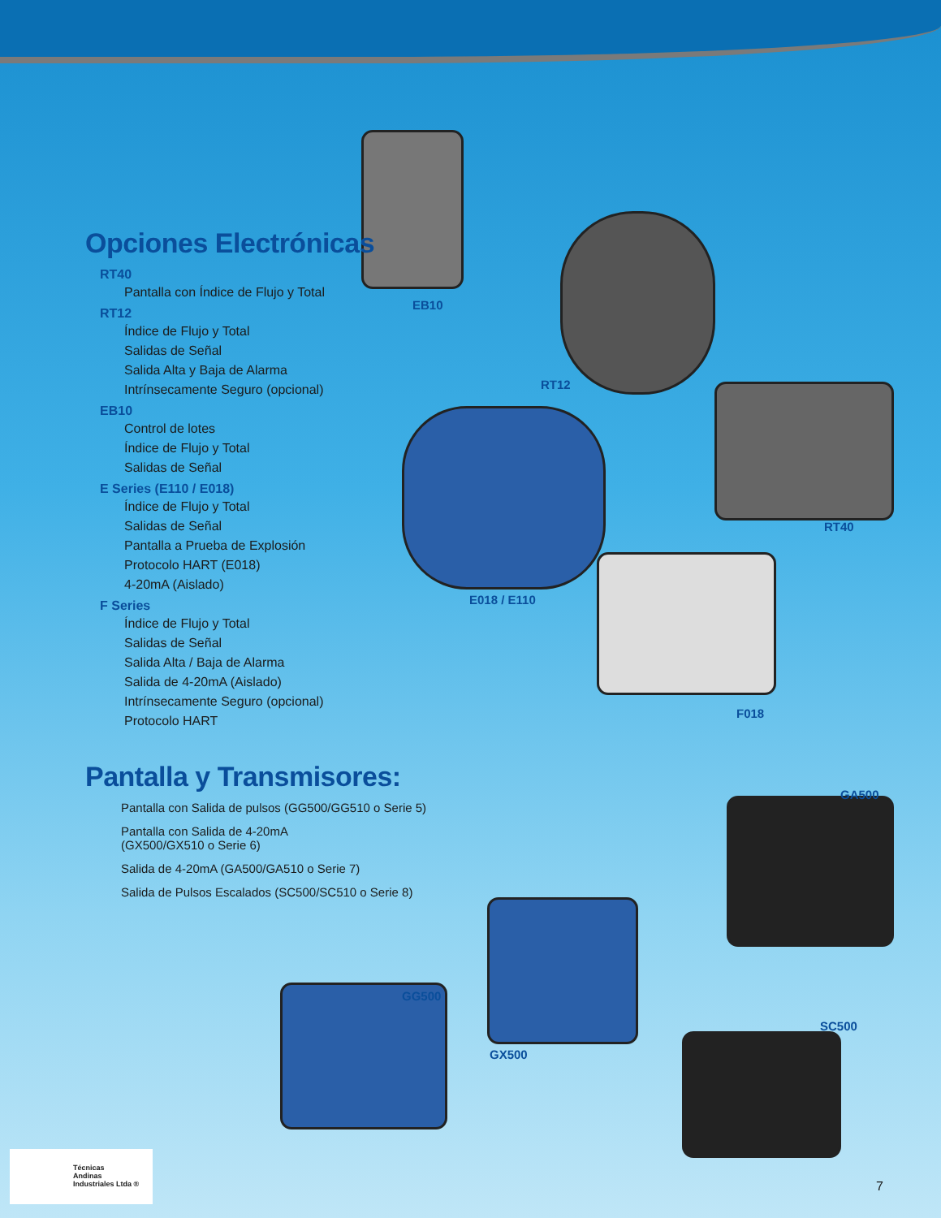EB10
RT12
RT40
E018 / E110
F018
GA500
GG500
GX500
SC500
Opciones Electrónicas
RT40
Pantalla con Índice de Flujo y Total
RT12
Índice de Flujo y Total
Salidas de Señal
Salida Alta y Baja de Alarma
Intrínsecamente Seguro (opcional)
EB10
Control de lotes
Índice de Flujo y Total
Salidas de Señal
E Series (E110 / E018)
Índice de Flujo y Total
Salidas de Señal
Pantalla a Prueba de Explosión
Protocolo HART (E018)
4-20mA (Aislado)
F Series
Índice de Flujo y Total
Salidas de Señal
Salida Alta / Baja de Alarma
Salida de 4-20mA (Aislado)
Intrínsecamente Seguro (opcional)
Protocolo HART
Pantalla y Transmisores:
Pantalla con Salida de pulsos (GG500/GG510 o Serie 5)
Pantalla con Salida de 4-20mA
(GX500/GX510 o Serie 6)
Salida de 4-20mA (GA500/GA510 o Serie 7)
Salida de Pulsos Escalados (SC500/SC510 o Serie 8)
Técnicas
Andinas
Industriales Ltda ®
7